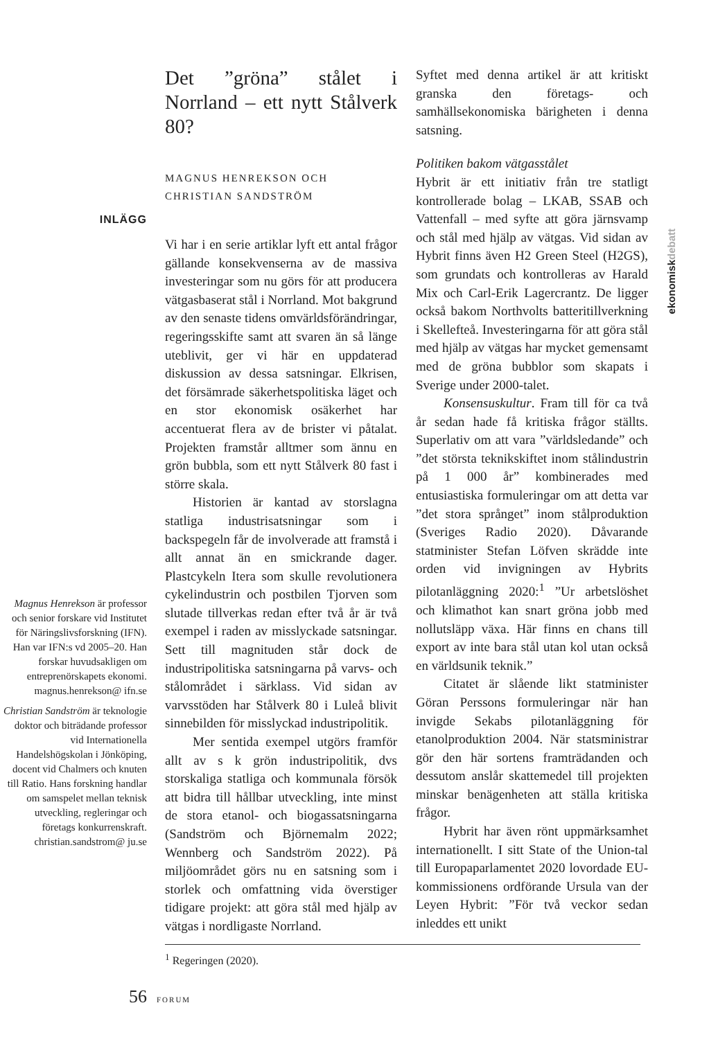INLÄGG
Magnus Henrekson är professor och senior forskare vid Institutet för Näringslivsforskning (IFN). Han var IFN:s vd 2005–20. Han forskar huvudsakligen om entreprenörskapets ekonomi. magnus.henrekson@ ifn.se
Christian Sandström är teknologie doktor och biträdande professor vid Internationella Handelshögskolan i Jönköping, docent vid Chalmers och knuten till Ratio. Hans forskning handlar om samspelet mellan teknisk utveckling, regleringar och företags konkurrenskraft. christian.sandstrom@ ju.se
Det ”gröna” stålet i Norrland – ett nytt Stålverk 80?
MAGNUS HENREKSON OCH
CHRISTIAN SANDSTRÖM
Vi har i en serie artiklar lyft ett antal frågor gällande konsekvenserna av de massiva investeringar som nu görs för att producera vätgasbaserat stål i Norrland. Mot bakgrund av den senaste tidens omvärldsförändringar, regeringsskifte samt att svaren än så länge uteblivit, ger vi här en uppdaterad diskussion av dessa satsningar. Elkrisen, det försämrade säkerhetspolitiska läget och en stor ekonomisk osäkerhet har accentuerat flera av de brister vi påtalat. Projekten framstår alltmer som ännu en grön bubbla, som ett nytt Stålverk 80 fast i större skala.
Historien är kantad av storslagna statliga industrisatsningar som i backspegeln får de involverade att framstå i allt annat än en smickrande dager. Plastcykeln Itera som skulle revolutionera cykelindustrin och postbilen Tjorven som slutade tillverkas redan efter två år är två exempel i raden av misslyckade satsningar. Sett till magnituden står dock de industripolitiska satsningarna på varvs- och stålområdet i särklass. Vid sidan av varvsstöden har Stålverk 80 i Luleå blivit sinnebilden för misslyckad industripolitik.
Mer sentida exempel utgörs framför allt av s k grön industripolitik, dvs storskaliga statliga och kommunala försök att bidra till hållbar utveckling, inte minst de stora etanol- och biogassatsningarna (Sandström och Björnemalm 2022; Wennberg och Sandström 2022). På miljöområdet görs nu en satsning som i storlek och omfattning vida överstiger tidigare projekt: att göra stål med hjälp av vätgas i nordligaste Norrland.
Syftet med denna artikel är att kritiskt granska den företags- och samhällsekonomiska bärigheten i denna satsning.
Politiken bakom vätgasstålet
Hybrit är ett initiativ från tre statligt kontrollerade bolag – LKAB, SSAB och Vattenfall – med syfte att göra järnsvamp och stål med hjälp av vätgas. Vid sidan av Hybrit finns även H2 Green Steel (H2GS), som grundats och kontrolleras av Harald Mix och Carl-Erik Lagercrantz. De ligger också bakom Northvolts batteritillverkning i Skellefteå. Investeringarna för att göra stål med hjälp av vätgas har mycket gemensamt med de gröna bubblor som skapats i Sverige under 2000-talet.
Konsensuskultur. Fram till för ca två år sedan hade få kritiska frågor ställts. Superlativ om att vara ”världsledande” och ”det största teknikskiftet inom stålindustrin på 1 000 år” kombinerades med entusiastiska formuleringar om att detta var ”det stora språnget” inom stålproduktion (Sveriges Radio 2020). Dåvarande statminister Stefan Löfven skrädde inte orden vid invigningen av Hybrits pilotanläggning 2020:<sup>1</sup> ”Ur arbetslöshet och klimathot kan snart gröna jobb med nollutsläpp växa. Här finns en chans till export av inte bara stål utan kol utan också en världsunik teknik.”
Citatet är slående likt statminister Göran Perssons formuleringar när han invigde Sekabs pilotanläggning för etanolproduktion 2004. När statsministrar gör den här sortens framträdanden och dessutom anslår skattemedel till projekten minskar benägenheten att ställa kritiska frågor.
Hybrit har även rönt uppmärksamhet internationellt. I sitt State of the Union-tal till Europaparlamentet 2020 lovordade EU-kommissionens ordförande Ursula van der Leyen Hybrit: ”För två veckor sedan inleddes ett unikt
ekonomiskdebatt
<sup>1</sup> Regeringen (2020).
56 FORUM